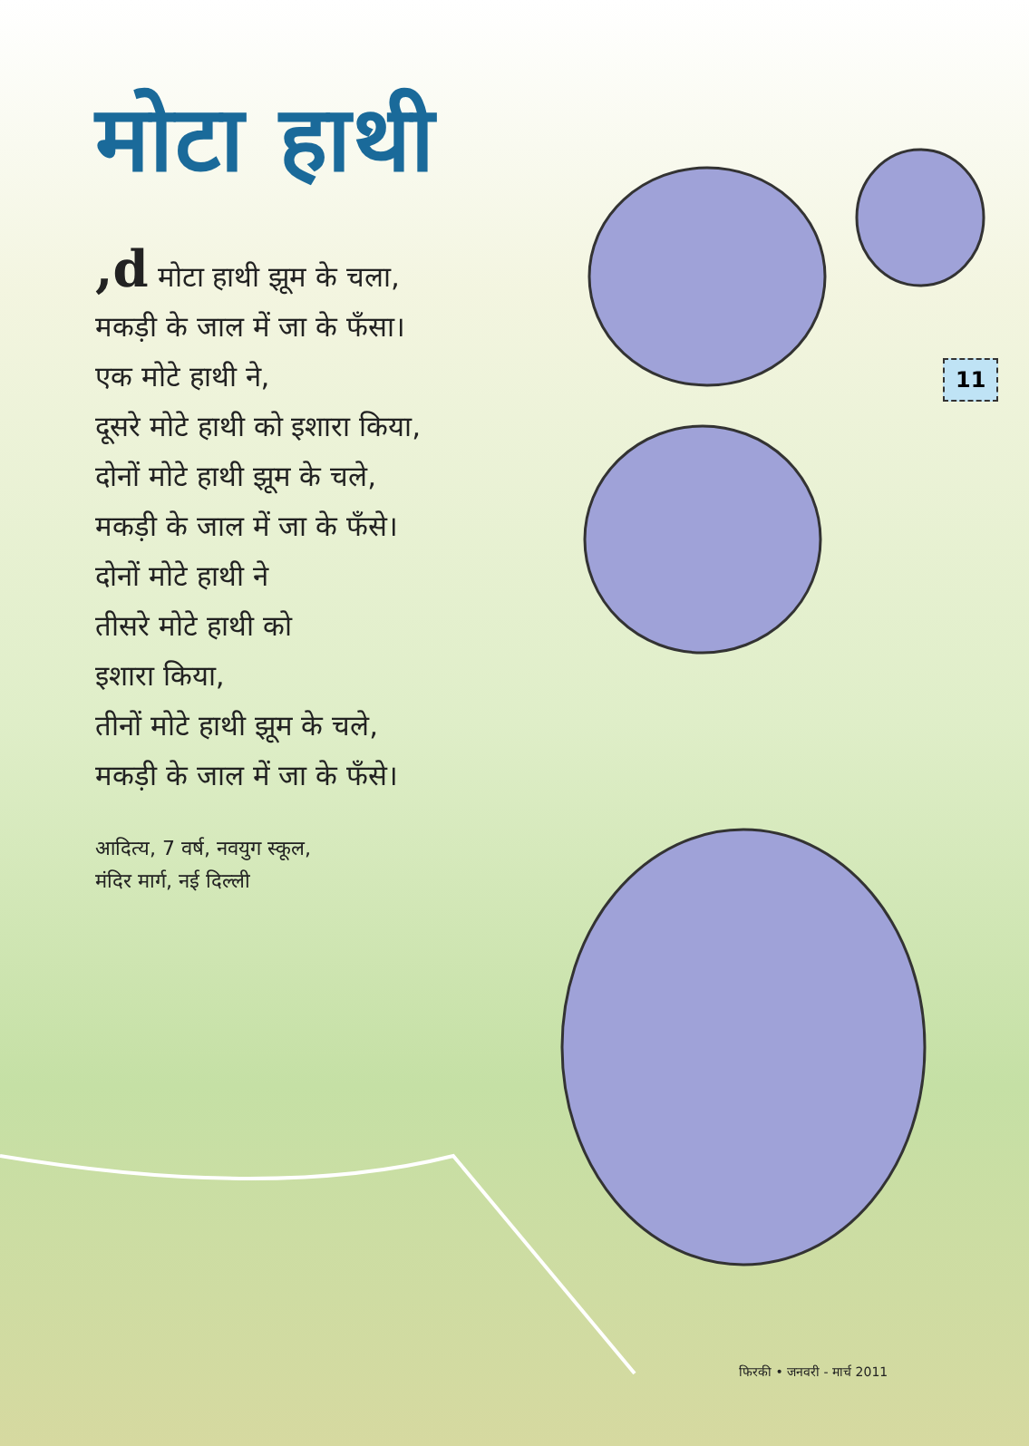मोटा हाथी
11
,d मोटा हाथी झूम के चला,
मकड़ी के जाल में जा के फँसा।
एक मोटे हाथी ने,
दूसरे मोटे हाथी को इशारा किया,
दोनों मोटे हाथी झूम के चले,
मकड़ी के जाल में जा के फँसे।
दोनों मोटे हाथी ने
तीसरे मोटे हाथी को
इशारा किया,
तीनों मोटे हाथी झूम के चले,
मकड़ी के जाल में जा के फँसे।
आदित्य, 7 वर्ष, नवयुग स्कूल,
मंदिर मार्ग, नई दिल्ली
फिरकी • जनवरी - मार्च 2011